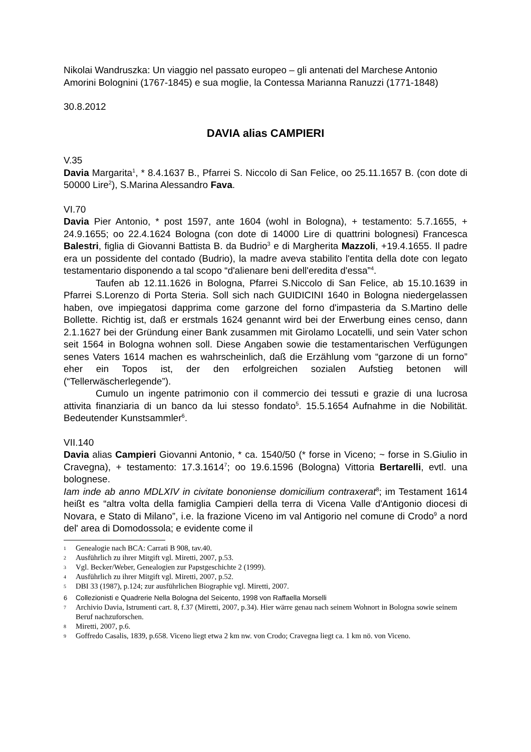Nikolai Wandruszka: Un viaggio nel passato europeo – gli antenati del Marchese Antonio Amorini Bolognini (1767-1845) e sua moglie, la Contessa Marianna Ranuzzi (1771-1848)
30.8.2012
DAVIA alias CAMPIERI
V.35
Davia Margarita<sup>1</sup>, * 8.4.1637 B., Pfarrei S. Niccolo di San Felice, oo 25.11.1657 B. (con dote di 50000 Lire<sup>2</sup>), S.Marina Alessandro Fava.
VI.70
Davia Pier Antonio, * post 1597, ante 1604 (wohl in Bologna), + testamento: 5.7.1655, + 24.9.1655; oo 22.4.1624 Bologna (con dote di 14000 Lire di quattrini bolognesi) Francesca Balestri, figlia di Giovanni Battista B. da Budrio<sup>3</sup> e di Margherita Mazzoli, +19.4.1655. Il padre era un possidente del contado (Budrio), la madre aveva stabilito l'entita della dote con legato testamentario disponendo a tal scopo “d'alienare beni dell'eredita d'essa”<sup>4</sup>.
Taufen ab 12.11.1626 in Bologna, Pfarrei S.Niccolo di San Felice, ab 15.10.1639 in Pfarrei S.Lorenzo di Porta Steria. Soll sich nach GUIDICINI 1640 in Bologna niedergelassen haben, ove impiegatosi dapprima come garzone del forno d'impasteria da S.Martino delle Bollette. Richtig ist, daß er erstmals 1624 genannt wird bei der Erwerbung eines censo, dann 2.1.1627 bei der Gründung einer Bank zusammen mit Girolamo Locatelli, und sein Vater schon seit 1564 in Bologna wohnen soll. Diese Angaben sowie die testamentarischen Verfügungen senes Vaters 1614 machen es wahrscheinlich, daß die Erzählung vom “garzone di un forno” eher ein Topos ist, der den erfolgreichen sozialen Aufstieg betonen will (“Tellerwäscherlegende”).
Cumulo un ingente patrimonio con il commercio dei tessuti e grazie di una lucrosa attivita finanziaria di un banco da lui stesso fondato<sup>5</sup>. 15.5.1654 Aufnahme in die Nobilität. Bedeutender Kunstsammler<sup>6</sup>.
VII.140
Davia alias Campieri Giovanni Antonio, * ca. 1540/50 (* forse in Viceno; ~ forse in S.Giulio in Cravegna), + testamento: 17.3.1614<sup>7</sup>; oo 19.6.1596 (Bologna) Vittoria Bertarelli, evtl. una bolognese.
Iam inde ab anno MDLXIV in civitate bononiense domicilium contraxerat<sup>8</sup>; im Testament 1614 heißt es “altra volta della famiglia Campieri della terra di Vicena Valle d'Antigonio diocesi di Novara, e Stato di Milano”, i.e. la frazione Viceno im val Antigorio nel comune di Crodo<sup>9</sup> a nord del' area di Domodossola; e evidente come il
1 Genealogie nach BCA: Carrati B 908, tav.40.
2 Ausführlich zu ihrer Mitgift vgl. Miretti, 2007, p.53.
3 Vgl. Becker/Weber, Genealogien zur Papstgeschichte 2 (1999).
4 Ausführlich zu ihrer Mitgift vgl. Miretti, 2007, p.52.
5 DBI 33 (1987), p.124; zur ausführlichen Biographie vgl. Miretti, 2007.
6 Collezionisti e Quadrerie Nella Bologna del Seicento, 1998 von Raffaella Morselli
7 Archivio Davia, Istrumenti cart. 8, f.37 (Miretti, 2007, p.34). Hier wärre genau nach seinem Wohnort in Bologna sowie seinem Beruf nachzuforschen.
8 Miretti, 2007, p.6.
9 Goffredo Casalis, 1839, p.658. Viceno liegt etwa 2 km nw. von Crodo; Cravegna liegt ca. 1 km nö. von Viceno.